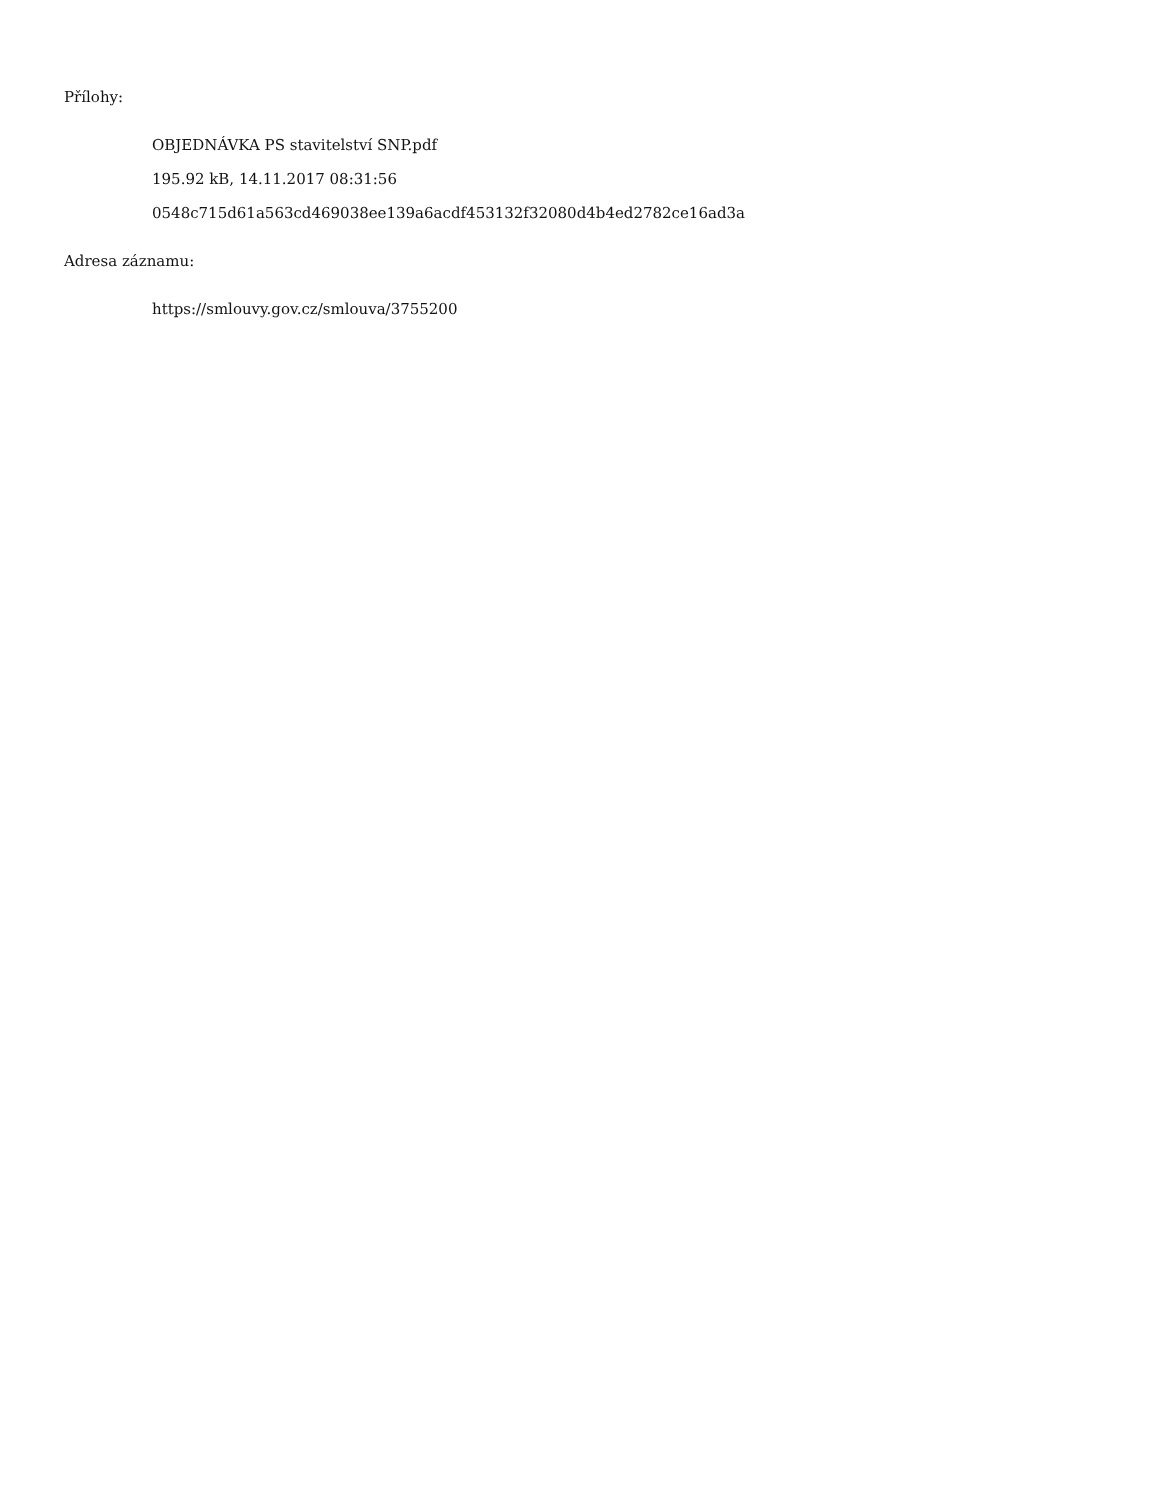Přílohy:
OBJEDNÁVKA PS stavitelství SNP.pdf
195.92 kB, 14.11.2017 08:31:56
0548c715d61a563cd469038ee139a6acdf453132f32080d4b4ed2782ce16ad3a
Adresa záznamu:
https://smlouvy.gov.cz/smlouva/3755200